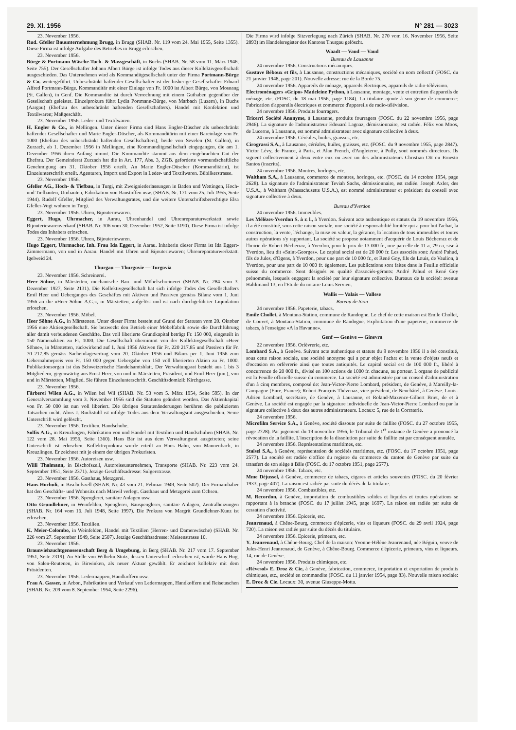29. XI. 1956 N° 281 — 3023
23. November 1956.
Rud. Gfeller Bauunternehmung Brugg, in Brugg (SHAB. Nr. 119 vom 24. Mai 1955, Seite 1355). Diese Firma ist infolge Aufgabe des Betriebes in Brugg erloschen.
23. November 1956.
Bürge & Portmann Wäsche-Tuch- & Massgeschäft, in Buchs (SHAB. Nr. 58 vom 11. März 1946, Seite 755). Der Gesellschafter Johann Albert Bürge ist infolge Todes aus dieser Kollektivgesellschaft ausgeschieden. Das Unternehmen wird als Kommanditgesellschaft unter der Firma Portmann-Bürge & Co. weitergeführt. Unbeschränkt haftender Gesellschafter ist der bisherige Gesellschafter Eduard Alfred Portmann-Bürge. Kommanditär mit einer Einlage von Fr. 1000 ist Albert Bürge, von Mosnang (St. Gallen), in Genf. Die Kommandite ist durch Verrechnung mit einem Guthaben gegenüber der Gesellschaft geleistet. Einzelprokura führt Lydia Portmann-Bürge, von Marbach (Luzern), in Buchs (Aargau) (Ehefrau des unbeschränkt haftenden Gesellschafters). Handel mit Konfektion und Textilwaren; Maßgeschäft.
23. November 1956. Leder- und Textilwaren.
H. Engler & Co., in Mellingen. Unter dieser Firma sind Hans Engler-Düscher als unbeschränkt haftender Gesellschafter und Marie Engler-Düscher, als Kommanditärin mit einer Bareinlage von Fr. 1000 (Ehefrau des unbeschränkt haftenden Gesellschafters), beide von Sevelen (St. Gallen), in Zurzach, ab 1. Dezember 1956 in Mellingen, eine Kommanditgesellschaft eingegangen, die am 1. Dezember 1956 ihren Anfang nimmt. Die Kommandite stammt aus dem eingebrachten Gut der Ehefrau. Der Gemeinderat Zurzach hat die in Art. 177, Abs. 3, ZGB. geforderte vormundschaftliche Genehmigung am 31. Oktober 1956 erteilt. An Marie Engler-Düscher (Kommanditärin), ist Einzelunterschrift erteilt. Agenturen, Import und Export in Leder- und Textilwaren. Bübilkerstrasse.
23. November 1956.
Gfeller AG., Hoch- & Tiefbau, in Turgi, mit Zweigniederlassungen in Baden und Wettingen, Hoch- und Tiefbauten, Umbauten, Fabrikation von Baustoffen usw. (SHAB. Nr. 171 vom 25. Juli 1955, Seite 1944). Rudolf Gfeller, Mitglied des Verwaltungsrates, und die weitere Unterschriftsberechtigte Elsa Gfeller-Vogt wohnen in Turgi.
23. November 1956. Uhren, Bijouteriewaren.
Eggert, Hugo, Uhrmacher, in Aarau, Uhrenhandel und Uhrenreparaturwerkstatt sowie Bijouteriewarenverkauf (SHAB. Nr. 306 vom 30. Dezember 1952, Seite 3190). Diese Firma ist infolge Todes des Inhabers erloschen.
23. November 1956. Uhren, Bijouteriewaren.
Hugo Eggert, Uhrmacher, Inh. Frau Ida Eggert, in Aarau. Inhaberin dieser Firma ist Ida Eggert-Zimmermann, von und in Aarau. Handel mit Uhren und Bijouteriewaren; Uhrenreparaturwerkstatt. Igelweid 24.
Thurgau — Thurgovie — Turgovia
23. November 1956. Schreinerei.
Heer Söhne, in Märstetten, mechanische Bau- und Möbelschreinerei (SHAB. Nr. 284 vom 3. Dezember 1927, Seite 2131). Die Kollektivgesellschaft hat sich infolge Todes des Gesellschafters Emil Heer und Ueberganges des Geschäftes mit Aktiven und Passiven gemäss Bilanz vom 1. Juni 1956 an die «Heer Söhne A.G.», in Märstetten, aufgelöst und ist nach durchgeführter Liquidation erloschen.
23. November 1956. Möbel.
Heer Söhne A.G., in Märstetten. Unter dieser Firma besteht auf Grund der Statuten vom 20. Oktober 1956 eine Aktiengesellschaft. Sie bezweckt den Betrieb einer Möbelfabrik sowie die Durchführung aller damit verbundenen Geschäfte. Das voll liberierte Grundkapital beträgt Fr. 150 000, eingeteilt in 150 Namenaktien zu Fr. 1000. Die Gesellschaft übernimmt von der Kollektivgesellschaft «Heer Söhne», in Märstetten, rückwirkend auf 1. Juni 1956 Aktiven für Fr. 220 217.85 und Passiven für Fr. 70 217.85 gemäss Sacheinlagevertrag vom 20. Oktober 1956 und Bilanz per 1. Juni 1956 zum Uebernahmepreis von Fr. 150 000 gegen Uebergabe von 150 voll liberierten Aktien zu Fr. 1000. Publikationsorgan ist das Schweizerische Handelsamtsblatt. Der Verwaltungsrat besteht aus 1 bis 3 Mitgliedern, gegenwärtig aus Ernst Heer, von und in Märstetten, Präsident, und Emil Heer (jun.), von und in Märstetten, Mitglied. Sie führen Einzelunterschrift. Geschäftsdomizil: Kirchgasse.
23. November 1956.
Färberei Wilen A.G., in Wilen bei Wil (SHAB. Nr. 53 vom 5. März 1954, Seite 595). In der Generalversammlung vom 3. November 1956 sind die Statuten geändert worden. Das Aktienkapital von Fr. 50 000 ist nun voll liberiert. Die übrigen Statutenänderungen berühren die publizierten Tatsachen nicht. Alois J. Ruckstuhl ist infolge Todes aus dem Verwaltungsrat ausgeschieden. Seine Unterschrift wird gelöscht.
23. November 1956. Textilien, Handschuhe.
Solfix A.G., in Kreuzlingen, Fabrikation von und Handel mit Textilien und Handschuhen (SHAB. Nr. 122 vom 28. Mai 1956, Seite 1360). Hans Bär ist aus dem Verwaltungsrat ausgetreten; seine Unterschrift ist erloschen. Kollektivprokura wurde erteilt an Hans Hahn, von Mannenbach, in Kreuzlingen. Er zeichnet mit je einem der übrigen Prokuristen.
23. November 1956. Autoreisen usw.
Willi Thalmann, in Bischofszell, Autoreiseunternehmen, Transporte (SHAB. Nr. 223 vom 24. September 1951, Seite 2371). Jetzige Geschäftsadresse: Sulgerstrasse.
23. November 1956. Gasthaus, Metzgerei.
Hans Hochuli, in Bischofszell (SHAB. Nr. 43 vom 21. Februar 1949, Seite 502). Der Firmainhaber hat den Geschäfts- und Wohnsitz nach Märwil verlegt. Gasthaus und Metzgerei zum Ochsen.
23. November 1956. Spenglerei, sanitäre Anlagen usw.
Otto Grundlehner, in Weinfelden, Spenglerei, Bauspenglerei, sanitäre Anlagen, Zentralheizungen (SHAB. Nr. 164 vom 16. Juli 1948, Seite 1997). Die Prokura von Margrit Grundlehner-Kunz ist erloschen.
23. November 1956. Textilien.
K. Meier-Colombo, in Weinfelden, Handel mit Textilien (Herren- und Damenwäsche) (SHAB. Nr. 226 vom 27. September 1949, Seite 2507). Jetzige Geschäftsadresse: Meisenstrasse 10.
23. November 1956.
Braunviehzuchtgenossenschaft Berg & Umgebung, in Berg (SHAB. Nr. 217 vom 17. September 1951, Seite 2319). An Stelle von Wilhelm Stutz, dessen Unterschrift erloschen ist, wurde Hans Hug, von Salen-Reutenen, in Birwinken, als neuer Aktuar gewählt. Er zeichnet kollektiv mit dem Präsidenten.
23. November 1956. Ledermappen, Handkoffern usw.
Frau A. Gasser, in Arbon, Fabrikation und Verkauf von Ledermappen, Handkoffern und Reisetaschen (SHAB. Nr. 209 vom 8. September 1954, Seite 2296).
Die Firma wird infolge Sitzverlegung nach Zürich (SHAB. Nr. 270 vom 16. November 1956, Seite 2893) im Handelsregister des Kantons Thurgau gelöscht.
Waadt — Vaud — Vaud
Bureau de Lausanne
24 novembre 1956. Constructions mécaniques.
Gustave Béboux et fils, à Lausanne, constructions mécaniques, société en nom collectif (FOSC. du 21 janvier 1948, page 201). Nouvelle adresse: rue de la Borde 75.
24 novembre 1956. Appareils de ménage, appareils électriques, appareils de radio-télévision.
Electroménagers «Gripo» Madeleine Python, à Lausanne, montage, vente et entretien d'appareils de ménage, etc. (FOSC. du 18 mai 1956, page 1184). La titulaire ajoute à son genre de commerce: Fabrication d'appareils électriques et commerce d'appareils de radio-télévision.
24 novembre 1956. Produits fourragers.
Tricerri Société Anonyme, à Lausanne, produits fourragers (FOSC. du 22 novembre 1956, page 2946). La signature de l'administrateur Edouard Lagnaz, démissionnaire, est radiée. Félix von Moos, de Lucerne, à Lausanne, est nommé administrateur avec signature collective à deux.
24 novembre 1956. Céréales, huiles, graisses, etc.
Cirograssi S.A., à Lausanne, céréales, huiles, graisses, etc. (FOSC. du 9 novembre 1955, page 2847). Victor Lévy, de France, à Paris, et Alan French, d'Angleterre, à Pully, sont nommés directeurs. Ils signent collectivement à deux entre eux ou avec un des administrateurs Christian Ott ou Ernesto Santos (inscrits).
24 novembre 1956. Montres, horloges, etc.
Waltham S.A., à Lausanne, commerce de montres, horloges, etc. (FOSC. du 14 octobre 1954, page 2628). La signature de l'administrateur Teviah Sachs, démissionnaire, est radiée. Joseph Axler, des U.S.A., à Waltham (Massachusetts U.S.A.), est nommé administrateur et président du conseil avec signature collective à deux.
Bureau d'Yverdon
24 novembre 1956. Immeubles.
Les Mélèzes-Yverdon S. à r. l., à Yverdon. Suivant acte authentique et statuts du 19 novembre 1956, il a été constitué, sous cette raison sociale, une société à responsabilité limitée qui a pour but l'achat, la construction, la vente, l'échange, la mise en valeur, la gérance, la location de tous immeubles et toutes autres opérations s'y rapportant. La société se propose notamment d'acquérir de Louis Bécherraz et de l'hoirie de Robert Bécherraz, à Yverdon, pour le prix de 13 000 fr., une parcelle de 11 a, 79 ca, sise à Yverdon, lieu dit «Saint-Georges». Le capital social est de 20 000 fr. Les associés sont: André Pahud, fils de Jules, d'Ogens, à Yverdon, pour une part de 10 000 fr., et René Goy, fils de Louis, de Vaulion, à Yverdon, pour une part de 10 000 fr. également. Les publications sont faites dans la Feuille officielle suisse du commerce. Sont désignés en qualité d'associés-gérants: André Pahud et René Goy prénommés, lesquels engagent la société par leur signature collective. Bureaux de la société: avenue Haldimand 13, en l'Etude du notaire Louis Servien.
Wallis — Valais — Vallese
Bureau de Sion
24 novembre 1956. Papeterie, tabacs.
Emile Chollet, à Montana-Station, commune de Randogne. Le chef de cette maison est Emile Chollet, de Couvet, à Montana-Station, commune de Randogne. Exploitation d'une papeterie, commerce de tabacs, à l'enseigne «A la Havanne».
Genf — Genève — Ginevra
22 novembre 1956. Orfèvrerie, etc.
Lombard S.A., à Genève. Suivant acte authentique et statuts du 9 novembre 1956 il a été constitué, sous cette raison sociale, une société anonyme qui a pour objet l'achat et la vente d'objets neufs et d'occasion en orfèvrerie ainsi que toutes antiquités. Le capital social est de 100 000 fr., libéré à concurrence de 20 000 fr., divisé en 100 actions de 1000 fr. chacune, au porteur. L'organe de publicité est la Feuille officielle suisse du commerce. La société est administrée par un conseil d'administration d'un à cinq membres, composé de: Jean-Victor-Pierre Lombard, président, de Genève, à Mareilly-la-Campagne (Eure, France); Robert-François Thévenaz, vice-président, de Neuchâtel, à Genève. Louis-Adrien Lombard, secrétaire, de Genève, à Lausanne, et Roland-Maxence-Gilbert Briet, de et à Genève. La société est engagée par la signature individuelle de Jean-Victor-Pierre Lombard ou par la signature collective à deux des autres administrateurs. Locaux: 5, rue de la Corraterie.
24 novembre 1956.
Microfilm Service S.A., à Genève, société dissoute par suite de faillite (FOSC. du 27 octobre 1955, page 2728). Par jugement du 19 novembre 1956, le Tribunal de 1<sup>re</sup> instance de Genève a prononcé la révocation de la faillite. L'inscription de la dissolution par suite de faillite est par conséquent annulée.
24 novembre 1956. Représentations maritimes, etc.
Stalsel S.A., à Genève, représentation de sociétés maritimes, etc. (FOSC. du 17 octobre 1951, page 2577). La société est radiée d'office du registre du commerce du canton de Genève par suite du transfert de son siège à Bâle (FOSC. du 17 octobre 1951, page 2577).
24 novembre 1956. Tabacs, etc.
Mme Déjussel, à Genève, commerce de tabacs, cigares et articles souvenirs (FOSC. du 20 février 1933, page 407). La raison est radiée par suite du décès de la titulaire.
24 novembre 1956. Combustibles, etc.
M. Recordon, à Genève, importation de combustibles solides et liquides et toutes opérations se rapportant à la branche (FOSC. du 17 juillet 1945, page 1697). La raison est radiée par suite de cessation d'activité.
24 novembre 1956. Epicerie, etc.
Jeanrenaud, à Chêne-Bourg, commerce d'épicerie, vins et liqueurs (FOSC. du 29 avril 1924, page 720). La raison est radiée par suite du décès du titulaire.
24 novembre 1956. Epicerie, primeurs, etc.
Y. Jeanrenaud, à Chêne-Bourg. Chef de la maison: Yvonne-Hélène Jeanrenaud, née Béguin, veuve de Jules-Henri Jeanrenaud, de Genève, à Chêne-Bourg. Commerce d'épicerie, primeurs, vins et liqueurs. 14, rue de Genève.
24 novembre 1956. Produits chimiques, etc.
«Révesol» E. Droz & Cie, à Genève, fabrication, commerce, importation et exportation de produits chimiques, etc., société en commandite (FOSC. du 11 janvier 1954, page 83). Nouvelle raison sociale: E. Droz & Cie. Locaux: 30, avenue Giuseppe-Motta.